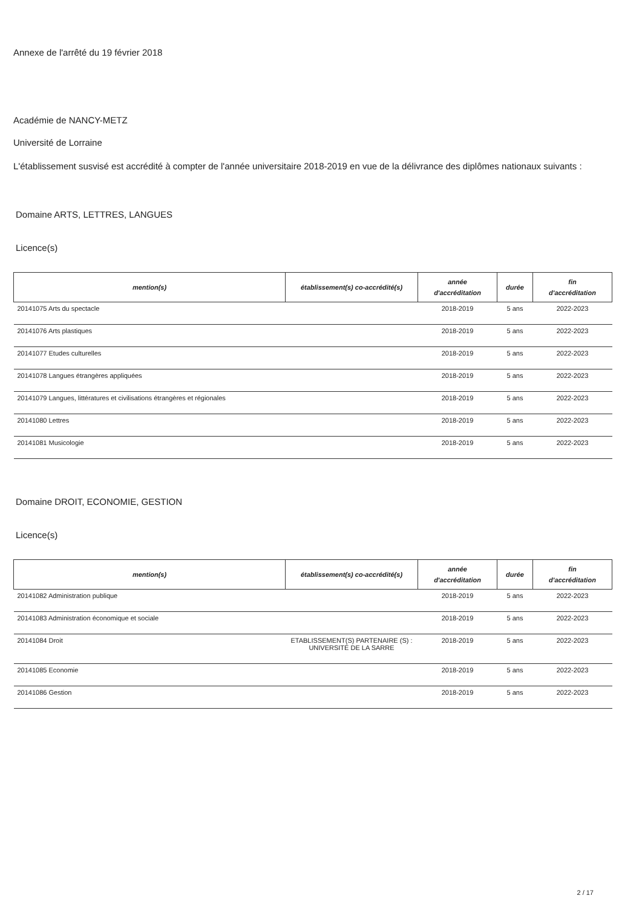Annexe de l'arrêté du 19 février 2018
Académie de NANCY-METZ
Université de Lorraine
L'établissement susvisé est accrédité à compter de l'année universitaire 2018-2019 en vue de la délivrance des diplômes nationaux suivants :
Domaine ARTS, LETTRES, LANGUES
Licence(s)
| mention(s) | établissement(s) co-accrédité(s) | année d'accréditation | durée | fin d'accréditation |
| --- | --- | --- | --- | --- |
| 20141075 Arts du spectacle | | 2018-2019 | 5 ans | 2022-2023 |
| 20141076 Arts plastiques | | 2018-2019 | 5 ans | 2022-2023 |
| 20141077 Etudes culturelles | | 2018-2019 | 5 ans | 2022-2023 |
| 20141078 Langues étrangères appliquées | | 2018-2019 | 5 ans | 2022-2023 |
| 20141079 Langues, littératures et civilisations étrangères et régionales | | 2018-2019 | 5 ans | 2022-2023 |
| 20141080 Lettres | | 2018-2019 | 5 ans | 2022-2023 |
| 20141081 Musicologie | | 2018-2019 | 5 ans | 2022-2023 |
Domaine DROIT, ECONOMIE, GESTION
Licence(s)
| mention(s) | établissement(s) co-accrédité(s) | année d'accréditation | durée | fin d'accréditation |
| --- | --- | --- | --- | --- |
| 20141082 Administration publique | | 2018-2019 | 5 ans | 2022-2023 |
| 20141083 Administration économique et sociale | | 2018-2019 | 5 ans | 2022-2023 |
| 20141084 Droit | ETABLISSEMENT(S) PARTENAIRE (S) : UNIVERSITÉ DE LA SARRE | 2018-2019 | 5 ans | 2022-2023 |
| 20141085 Economie | | 2018-2019 | 5 ans | 2022-2023 |
| 20141086 Gestion | | 2018-2019 | 5 ans | 2022-2023 |
2 / 17